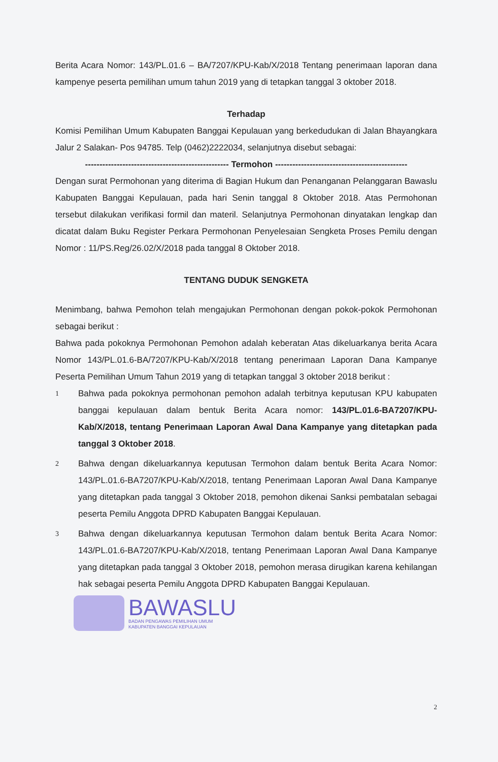Berita Acara Nomor: 143/PL.01.6 – BA/7207/KPU-Kab/X/2018 Tentang penerimaan laporan dana kampenye peserta pemilihan umum tahun 2019 yang di tetapkan tanggal 3 oktober 2018.
Terhadap
Komisi Pemilihan Umum Kabupaten Banggai Kepulauan yang berkedudukan di Jalan Bhayangkara Jalur 2 Salakan- Pos 94785. Telp (0462)2222034, selanjutnya disebut sebagai:
-------------------------------------------------- Termohon ----------------------------------------------
Dengan surat Permohonan yang diterima di Bagian Hukum dan Penanganan Pelanggaran Bawaslu Kabupaten Banggai Kepulauan, pada hari Senin tanggal 8 Oktober 2018. Atas Permohonan tersebut dilakukan verifikasi formil dan materil. Selanjutnya Permohonan dinyatakan lengkap dan dicatat dalam Buku Register Perkara Permohonan Penyelesaian Sengketa Proses Pemilu dengan Nomor : 11/PS.Reg/26.02/X/2018 pada tanggal 8 Oktober 2018.
TENTANG DUDUK SENGKETA
Menimbang, bahwa Pemohon telah mengajukan Permohonan dengan pokok-pokok Permohonan sebagai berikut :
Bahwa pada pokoknya Permohonan Pemohon adalah keberatan Atas dikeluarkanya berita Acara Nomor 143/PL.01.6-BA/7207/KPU-Kab/X/2018 tentang penerimaan Laporan Dana Kampanye Peserta Pemilihan Umum Tahun 2019 yang di tetapkan tanggal 3 oktober 2018 berikut :
1
Bahwa pada pokoknya permohonan pemohon adalah terbitnya keputusan KPU kabupaten banggai kepulauan dalam bentuk Berita Acara nomor: 143/PL.01.6-BA7207/KPU-Kab/X/2018, tentang Penerimaan Laporan Awal Dana Kampanye yang ditetapkan pada tanggal 3 Oktober 2018.
2
Bahwa dengan dikeluarkannya keputusan Termohon dalam bentuk Berita Acara Nomor: 143/PL.01.6-BA7207/KPU-Kab/X/2018, tentang Penerimaan Laporan Awal Dana Kampanye yang ditetapkan pada tanggal 3 Oktober 2018, pemohon dikenai Sanksi pembatalan sebagai peserta Pemilu Anggota DPRD Kabupaten Banggai Kepulauan.
3
Bahwa dengan dikeluarkannya keputusan Termohon dalam bentuk Berita Acara Nomor: 143/PL.01.6-BA7207/KPU-Kab/X/2018, tentang Penerimaan Laporan Awal Dana Kampanye yang ditetapkan pada tanggal 3 Oktober 2018, pemohon merasa dirugikan karena kehilangan hak sebagai peserta Pemilu Anggota DPRD Kabupaten Banggai Kepulauan.
BAWASLU
BADAN PENGAWAS PEMILIHAN UMUM
KABUPATEN BANGGAI KEPULAUAN
2